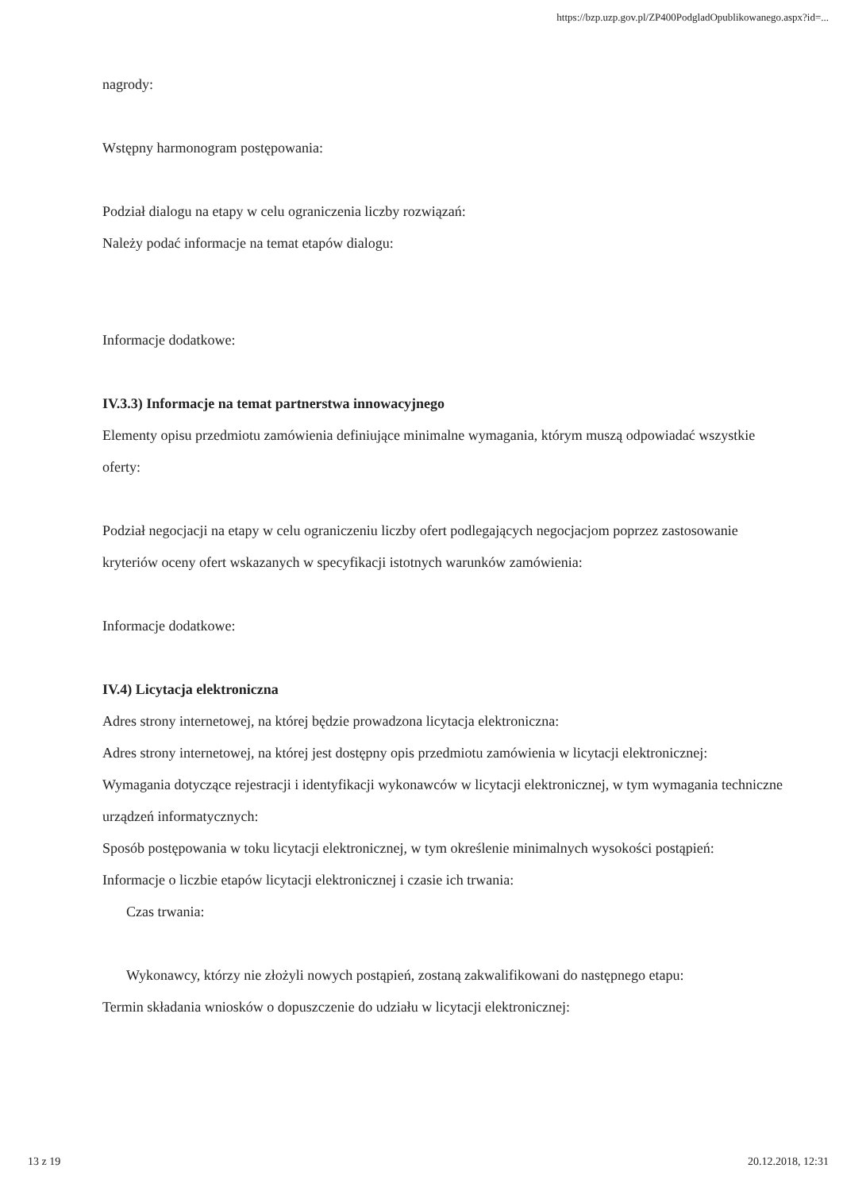https://bzp.uzp.gov.pl/ZP400PodgladOpublikowanego.aspx?id=...
nagrody:
Wstępny harmonogram postępowania:
Podział dialogu na etapy w celu ograniczenia liczby rozwiązań:
Należy podać informacje na temat etapów dialogu:
Informacje dodatkowe:
IV.3.3) Informacje na temat partnerstwa innowacyjnego
Elementy opisu przedmiotu zamówienia definiujące minimalne wymagania, którym muszą odpowiadać wszystkie oferty:
Podział negocjacji na etapy w celu ograniczeniu liczby ofert podlegających negocjacjom poprzez zastosowanie kryteriów oceny ofert wskazanych w specyfikacji istotnych warunków zamówienia:
Informacje dodatkowe:
IV.4) Licytacja elektroniczna
Adres strony internetowej, na której będzie prowadzona licytacja elektroniczna:
Adres strony internetowej, na której jest dostępny opis przedmiotu zamówienia w licytacji elektronicznej:
Wymagania dotyczące rejestracji i identyfikacji wykonawców w licytacji elektronicznej, w tym wymagania techniczne urządzeń informatycznych:
Sposób postępowania w toku licytacji elektronicznej, w tym określenie minimalnych wysokości postąpień:
Informacje o liczbie etapów licytacji elektronicznej i czasie ich trwania:
Czas trwania:
Wykonawcy, którzy nie złożyli nowych postąpień, zostaną zakwalifikowani do następnego etapu:
Termin składania wniosków o dopuszczenie do udziału w licytacji elektronicznej:
13 z 19 20.12.2018, 12:31